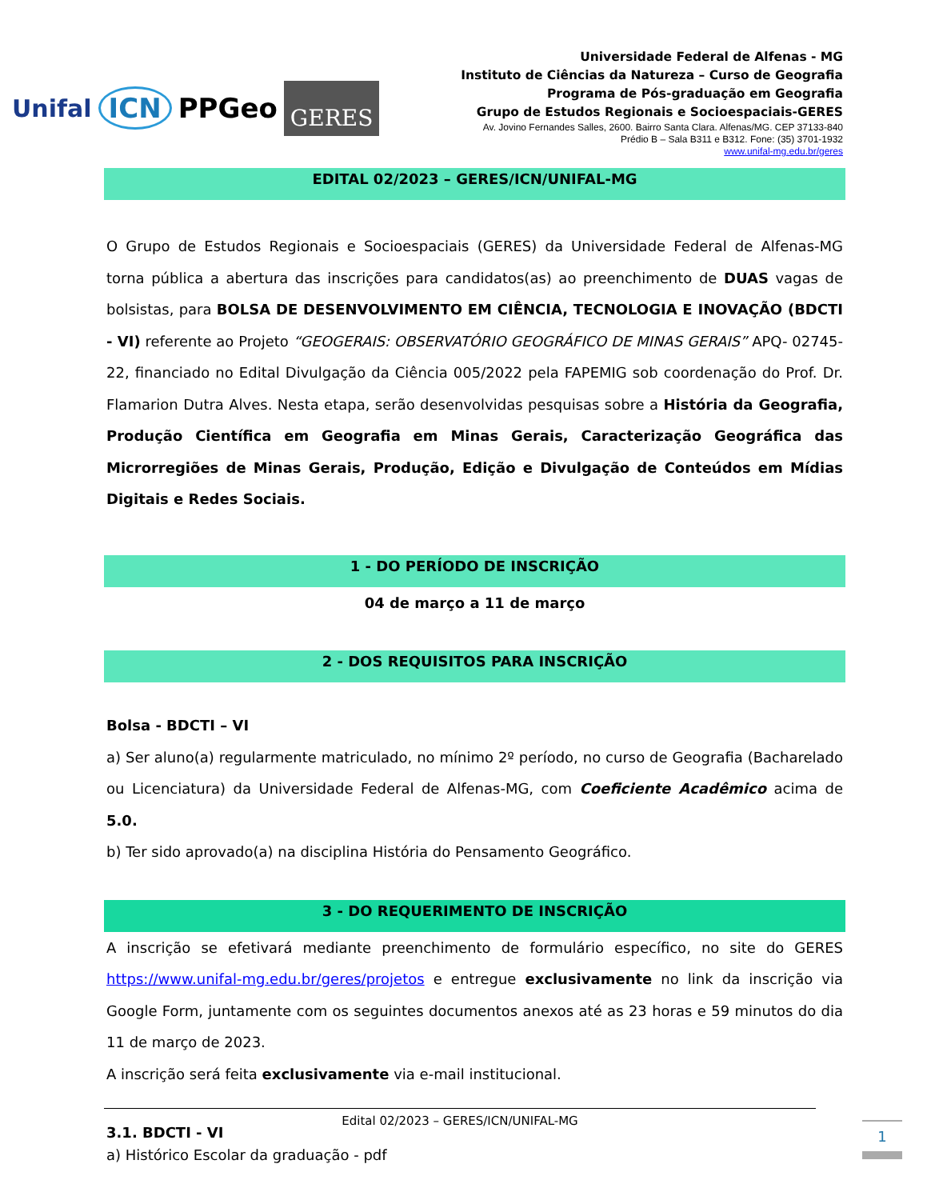Unifal ICN PPGeo GERES
Universidade Federal de Alfenas - MG
Instituto de Ciências da Natureza – Curso de Geografia
Programa de Pós-graduação em Geografia
Grupo de Estudos Regionais e Socioespaciais-GERES
Av. Jovino Fernandes Salles, 2600. Bairro Santa Clara. Alfenas/MG. CEP 37133-840
Prédio B – Sala B311 e B312. Fone: (35) 3701-1932
www.unifal-mg.edu.br/geres
EDITAL 02/2023 – GERES/ICN/UNIFAL-MG
O Grupo de Estudos Regionais e Socioespaciais (GERES) da Universidade Federal de Alfenas-MG torna pública a abertura das inscrições para candidatos(as) ao preenchimento de DUAS vagas de bolsistas, para BOLSA DE DESENVOLVIMENTO EM CIÊNCIA, TECNOLOGIA E INOVAÇÃO (BDCTI - VI) referente ao Projeto “GEOGERAIS: OBSERVATÓRIO GEOGRÁFICO DE MINAS GERAIS” APQ- 02745-22, financiado no Edital Divulgação da Ciência 005/2022 pela FAPEMIG sob coordenação do Prof. Dr. Flamarion Dutra Alves. Nesta etapa, serão desenvolvidas pesquisas sobre a História da Geografia, Produção Científica em Geografia em Minas Gerais, Caracterização Geográfica das Microrregiões de Minas Gerais, Produção, Edição e Divulgação de Conteúdos em Mídias Digitais e Redes Sociais.
1 - DO PERÍODO DE INSCRIÇÃO
04 de março a 11 de março
2 - DOS REQUISITOS PARA INSCRIÇÃO
Bolsa - BDCTI – VI
a) Ser aluno(a) regularmente matriculado, no mínimo 2º período, no curso de Geografia (Bacharelado ou Licenciatura) da Universidade Federal de Alfenas-MG, com Coeficiente Acadêmico acima de 5.0.
b) Ter sido aprovado(a) na disciplina História do Pensamento Geográfico.
3 - DO REQUERIMENTO DE INSCRIÇÃO
A inscrição se efetivará mediante preenchimento de formulário específico, no site do GERES https://www.unifal-mg.edu.br/geres/projetos e entregue exclusivamente no link da inscrição via Google Form, juntamente com os seguintes documentos anexos até as 23 horas e 59 minutos do dia 11 de março de 2023.
A inscrição será feita exclusivamente via e-mail institucional.
3.1. BDCTI - VI
a) Histórico Escolar da graduação - pdf
Edital 02/2023 – GERES/ICN/UNIFAL-MG
1